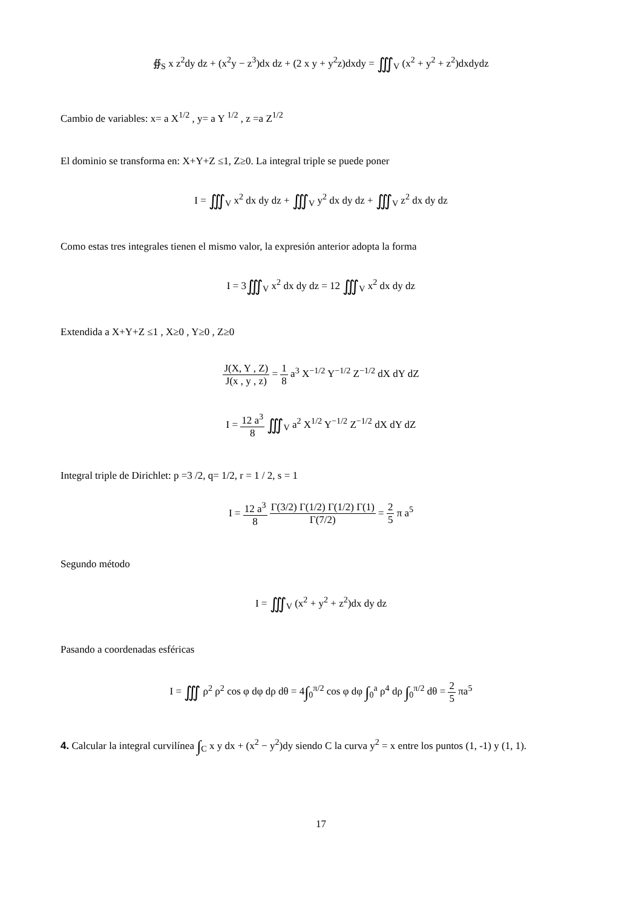∯<sub>S</sub> x z<sup>2</sup>dy dz + (x<sup>2</sup>y − z<sup>3</sup>)dx dz + (2 x y + y<sup>2</sup>z)dxdy = ∭<sub>V</sub> (x<sup>2</sup> + y<sup>2</sup> + z<sup>2</sup>)dxdydz
Cambio de variables: x= a X<sup>1/2</sup> , y= a Y <sup>1/2</sup> , z =a Z<sup>1/2</sup>
El dominio se transforma en: X+Y+Z ≤1, Z≥0. La integral triple se puede poner
I = ∭<sub>V</sub> x<sup>2</sup> dx dy dz + ∭<sub>V</sub> y<sup>2</sup> dx dy dz + ∭<sub>V</sub> z<sup>2</sup> dx dy dz
Como estas tres integrales tienen el mismo valor, la expresión anterior adopta la forma
I = 3∭<sub>V</sub> x<sup>2</sup> dx dy dz = 12 ∭<sub>V</sub> x<sup>2</sup> dx dy dz
Extendida a X+Y+Z ≤1 , X≥0 , Y≥0 , Z≥0
J(X, Y , Z) J(x , y , z) = 1 8 a<sup>3</sup> X<sup>−1/2</sup> Y<sup>−1/2</sup> Z<sup>−1/2</sup> dX dY dZ
I = 12 a<sup>3</sup> 8 ∭<sub>V</sub> a<sup>2</sup> X<sup>1/2</sup> Y<sup>−1/2</sup> Z<sup>−1/2</sup> dX dY dZ
Integral triple de Dirichlet: p =3 /2, q= 1/2, r = 1 / 2, s = 1
I = 12 a<sup>3</sup> 8 Γ(3/2) Γ(1/2) Γ(1/2) Γ(1) Γ(7/2) = 2 5 π a<sup>5</sup>
Segundo método
I = ∭<sub>V</sub> (x<sup>2</sup> + y<sup>2</sup> + z<sup>2</sup>)dx dy dz
Pasando a coordenadas esféricas
I = ∭ ρ<sup>2</sup> ρ<sup>2</sup> cos φ dφ dρ dθ = 4∫<sub>0</sub><sup>π/2</sup> cos φ dφ ∫<sub>0</sub><sup>a</sup> ρ<sup>4</sup> dρ ∫<sub>0</sub><sup>π/2</sup> dθ = 2 5 πa<sup>5</sup>
4. Calcular la integral curvilínea ∫<sub>C</sub> x y dx + (x<sup>2</sup> − y<sup>2</sup>)dy siendo C la curva y<sup>2</sup> = x entre los puntos (1, -1) y (1, 1).
17